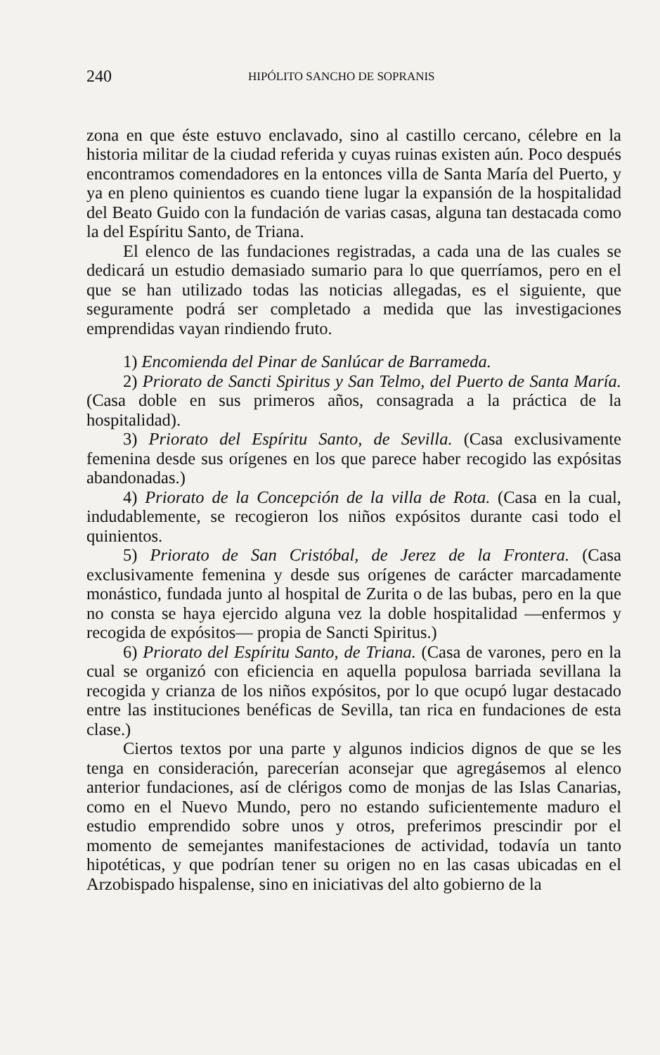240 HIPÓLITO SANCHO DE SOPRANIS
zona en que éste estuvo enclavado, sino al castillo cercano, célebre en la historia militar de la ciudad referida y cuyas ruinas existen aún. Poco después encontramos comendadores en la entonces villa de Santa María del Puerto, y ya en pleno quinientos es cuando tiene lugar la expansión de la hospitalidad del Beato Guido con la fundación de varias casas, alguna tan destacada como la del Espíritu Santo, de Triana.
El elenco de las fundaciones registradas, a cada una de las cuales se dedicará un estudio demasiado sumario para lo que querríamos, pero en el que se han utilizado todas las noticias allegadas, es el siguiente, que seguramente podrá ser completado a medida que las investigaciones emprendidas vayan rindiendo fruto.
1) Encomienda del Pinar de Sanlúcar de Barrameda.
2) Priorato de Sancti Spiritus y San Telmo, del Puerto de Santa María. (Casa doble en sus primeros años, consagrada a la práctica de la hospitalidad).
3) Priorato del Espíritu Santo, de Sevilla. (Casa exclusivamente femenina desde sus orígenes en los que parece haber recogido las expósitas abandonadas.)
4) Priorato de la Concepción de la villa de Rota. (Casa en la cual, indudablemente, se recogieron los niños expósitos durante casi todo el quinientos.
5) Priorato de San Cristóbal, de Jerez de la Frontera. (Casa exclusivamente femenina y desde sus orígenes de carácter marcadamente monástico, fundada junto al hospital de Zurita o de las bubas, pero en la que no consta se haya ejercido alguna vez la doble hospitalidad —enfermos y recogida de expósitos— propia de Sancti Spiritus.)
6) Priorato del Espíritu Santo, de Triana. (Casa de varones, pero en la cual se organizó con eficiencia en aquella populosa barriada sevillana la recogida y crianza de los niños expósitos, por lo que ocupó lugar destacado entre las instituciones benéficas de Sevilla, tan rica en fundaciones de esta clase.)
Ciertos textos por una parte y algunos indicios dignos de que se les tenga en consideración, parecerían aconsejar que agregásemos al elenco anterior fundaciones, así de clérigos como de monjas de las Islas Canarias, como en el Nuevo Mundo, pero no estando suficientemente maduro el estudio emprendido sobre unos y otros, preferimos prescindir por el momento de semejantes manifestaciones de actividad, todavía un tanto hipotéticas, y que podrían tener su origen no en las casas ubicadas en el Arzobispado hispalense, sino en iniciativas del alto gobierno de la